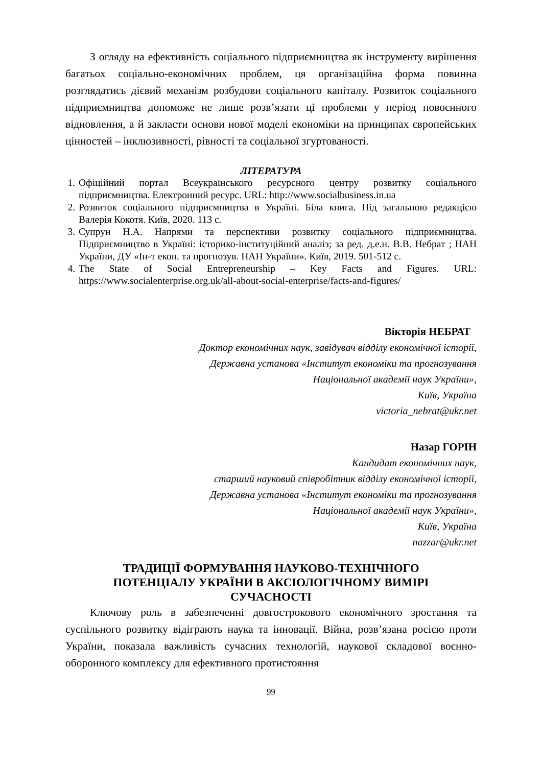З огляду на ефективність соціального підприємництва як інструменту вирішення багатьох соціально-економічних проблем, ця організаційна форма повинна розглядатись дієвий механізм розбудови соціального капіталу. Розвиток соціального підприємництва допоможе не лише розв’язати ці проблеми у період повоєнного відновлення, а й закласти основи нової моделі економіки на принципах європейських цінностей – інклюзивності, рівності та соціальної згуртованості.
ЛІТЕРАТУРА
1. Офіційний портал Всеукраїнського ресурсного центру розвитку соціального підприємництва. Електронний ресурс. URL: http://www.socialbusiness.in.ua
2. Розвиток соціального підприємництва в Україні. Біла книга. Під загальною редакцією Валерія Кокотя. Київ, 2020. 113 с.
3. Супрун Н.А. Напрями та перспективи розвитку соціального підприємництва. Підприємництво в Україні: історико-інституційний аналіз; за ред. д.е.н. В.В. Небрат ; НАН України, ДУ «Ін-т екон. та прогнозув. НАН України». Київ, 2019. 501-512 с.
4. The State of Social Entrepreneurship – Key Facts and Figures. URL: https://www.socialenterprise.org.uk/all-about-social-enterprise/facts-and-figures/
Вікторія НЕБРАТ
Доктор економічних наук, завідувач відділу економічної історії,
Державна установа «Інститут економіки та прогнозування
Національної академії наук України»,
Київ, Україна
victoria_nebrat@ukr.net
Назар ГОРІН
Кандидат економічних наук,
старший науковий співробітник відділу економічної історії,
Державна установа «Інститут економіки та прогнозування
Національної академії наук України»,
Київ, Україна
nazzar@ukr.net
ТРАДИЦІЇ ФОРМУВАННЯ НАУКОВО-ТЕХНІЧНОГО
ПОТЕНЦІАЛУ УКРАЇНИ В АКСІОЛОГІЧНОМУ ВИМІРІ
СУЧАСНОСТІ
Ключову роль в забезпеченні довгострокового економічного зростання та суспільного розвитку відіграють наука та інновації. Війна, розв’язана росією проти України, показала важливість сучасних технологій, наукової складової воєнно-оборонного комплексу для ефективного протистояння
99